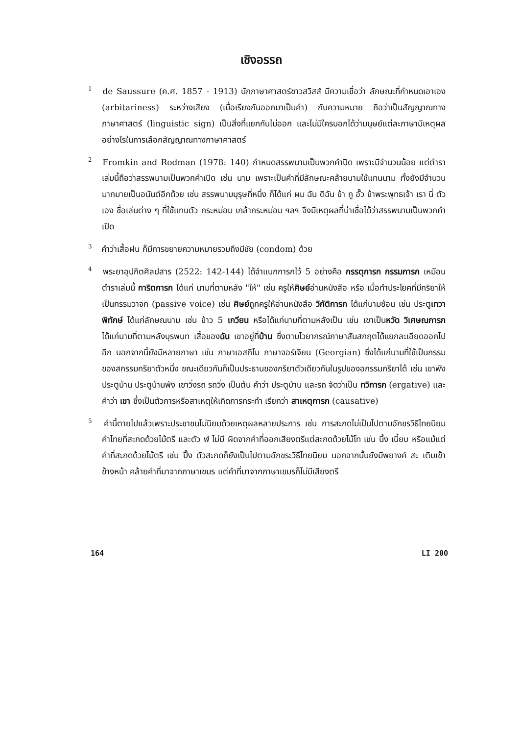เชิงอรรถ
<sup>1</sup> de Saussure (ค.ศ. 1857 - 1913) นักภาษาศาสตร์ชาวสวิสส์ มีความเชื่อว่า ลักษณะที่กำหนดเอาเอง (arbitariness) ระหว่างเสียง (เมื่อเรียงกันออกมาเป็นคำ) กับความหมาย ถือว่าเป็นสัญญาณทางภาษาศาสตร์ (linguistic sign) เป็นสิ่งที่แยกกันไม่ออก และไม่มีใครบอกได้ว่ามนุษย์แต่ละภาษามีเหตุผลอย่างไรในการเลือกสัญญาณทางภาษาศาสตร์
<sup>2</sup> Fromkin and Rodman (1978: 140) กำหนดสรรพนามเป็นพวกคำปิด เพราะมีจำนวนน้อย แต่ตำราเล่มนี้ถือว่าสรรพนามเป็นพวกคำเปิด เช่น นาม เพราะเป็นคำที่มีลักษณะคล้ายนามใช้แทนนาม ทั้งยังมีจำนวนมากมายเป็นอนันต์อีกด้วย เช่น สรรพนามบุรุษที่หนึ่ง ก็ได้แก่ ผม ฉัน ดิฉัน ข้า กู อั๊ว ข้าพระพุทธเจ้า เรา นี่ ตัวเอง ชื่อเล่นต่าง ๆ ที่ใช้แทนตัว กระหม่อม เกล้ากระหม่อม ฯลฯ จึงมีเหตุผลที่น่าเชื่อได้ว่าสรรพนามเป็นพวกคำเปิด
<sup>3</sup> คำว่าเสื้อฝน ก็มีการขยายความหมายรวมถึงมีชัย (condom) ด้วย
<sup>4</sup> พระยาอุปกิตศิลปสาร (2522: 142-144) ได้จำแนกการกไว้ 5 อย่างคือ กรรตุการก กรรมการก เหมือนตำราเล่มนี้ การิตการก ได้แก่ นามที่ตามหลัง "ให้" เช่น ครูให้ศิษย์อ่านหนังสือ หรือ เมื่อทำประโยคที่มีกริยาให้เป็นกรรมวาจก (passive voice) เช่น ศิษย์ถูกครูให้อ่านหนังสือ วิกัติการก ได้แก่นามซ้อน เช่น ประตูเทวาพิทักษ์ ได้แก่ลักษณนาม เช่น ข้าว 5 เกวียน หรือได้แก่นามที่ตามหลังเป็น เช่น เขาเป็นหวัด วิเศษณการก ได้แก่นามที่ตามหลังบุรพบท เสื้อของฉัน เขาอยู่ที่บ้าน ซึ่งตามไวยากรณ์ภาษาสันสกฤตได้แยกละเอียดออกไปอีก นอกจากนี้ยังมีหลายภาษา เช่น ภาษาเอสกิโม ภาษาจอร์เจียน (Georgian) ซึ่งได้แก่นามที่ใช้เป็นกรรมของสกรรมกริยาตัวหนึ่ง ขณะเดียวกันก็เป็นประธานของกริยาตัวเดียวกันในรูปของอกรรมกริยาได้ เช่น เขาพังประตูบ้าน ประตูบ้านพัง เขาวิ่งรถ รถวิ่ง เป็นต้น คำว่า ประตูบ้าน และรถ จัดว่าเป็น ทวิการก (ergative) และคำว่า เขา ซึ่งเป็นตัวการหรือสาเหตุให้เกิดการกระทำ เรียกว่า สาเหตุการก (causative)
<sup>5</sup> คำนี้ตายไปแล้วเพราะประชาชนไม่นิยมด้วยเหตุผลหลายประการ เช่น การสะกดไม่เป็นไปตามอักขรวิธีไทยนิยม คำไทยที่สะกดด้วยไม้ตรี และตัว ฬ ไม่มี ผิดจากคำที่ออกเสียงตรีแต่สะกดด้วยไม้โท เช่น นิ้ง เนี้ยบ หรือแม้แต่คำที่สะกดด้วยไม้ตรี เช่น ปิ๊ง ตัวสะกดก็ยังเป็นไปตามอักขระวิธีไทยนิยม นอกจากนั้นยังมีพยางค์ สะ เติมเข้าข้างหน้า คล้ายคำที่มาจากภาษาเขมร แต่คำที่มาจากภาษาเขมรก็ไม่มีเสียงตรี
164 LI 200